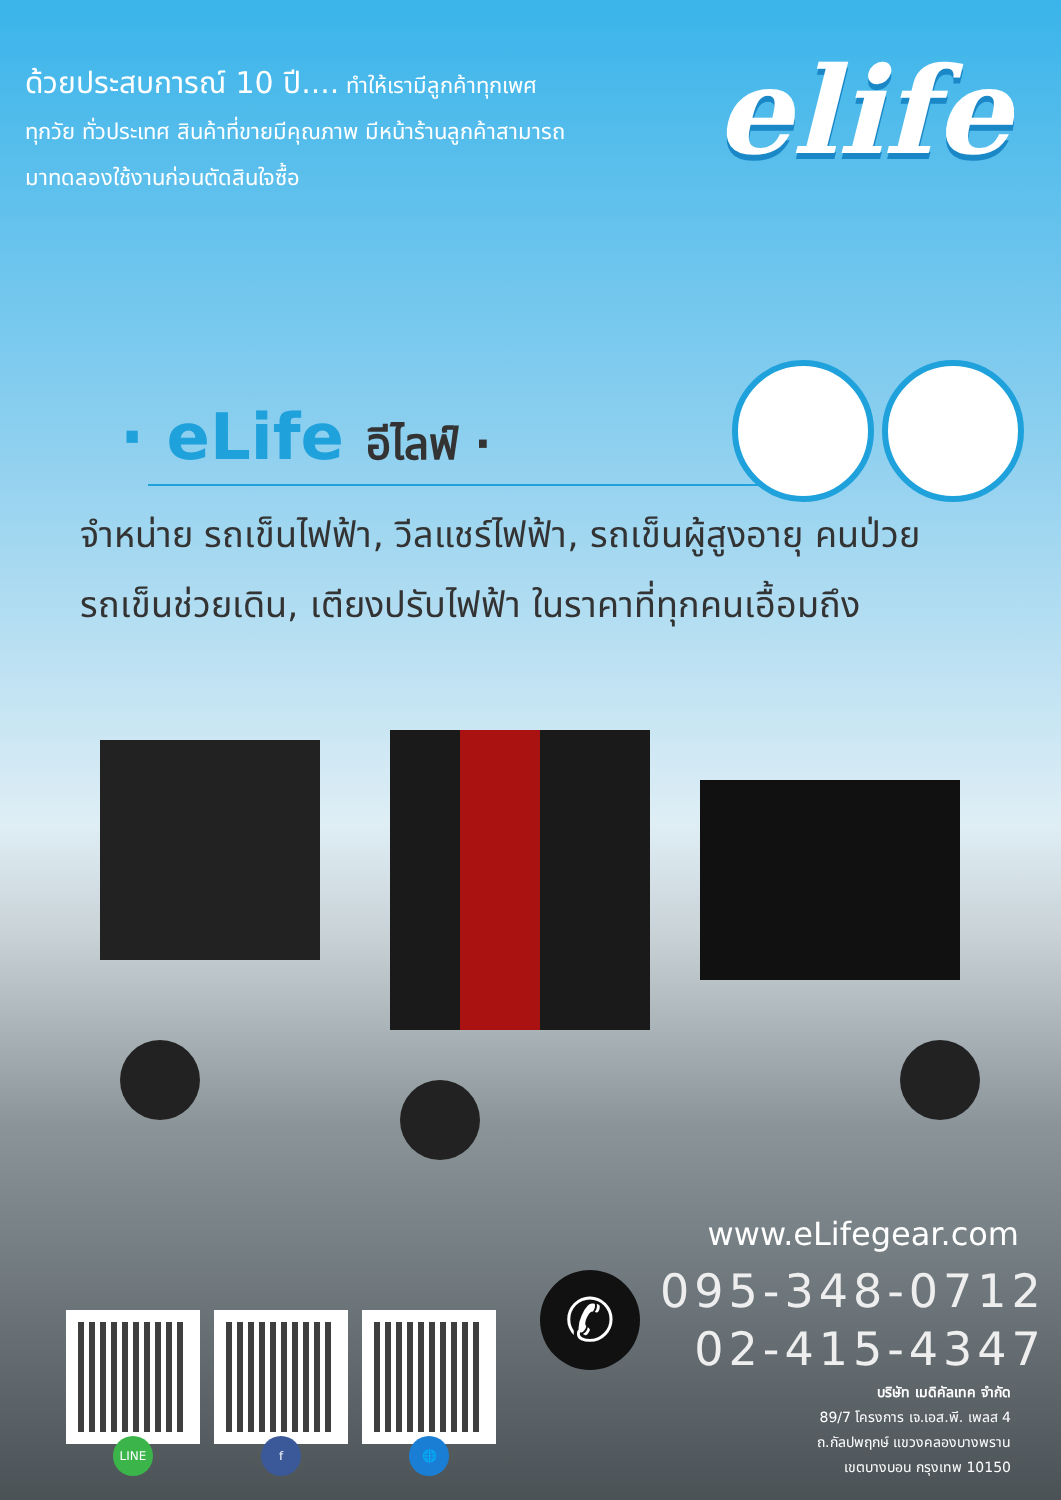ด้วยประสบการณ์ 10 ปี.... ทำให้เรามีลูกค้าทุกเพศ
ทุกวัย ทั่วประเทศ สินค้าที่ขายมีคุณภาพ มีหน้าร้านลูกค้าสามารถ
มาทดลองใช้งานก่อนตัดสินใจซื้อ
elife
· eLife อีไลฟ์ ·
จำหน่าย รถเข็นไฟฟ้า, วีลแชร์ไฟฟ้า, รถเข็นผู้สูงอายุ คนป่วย
รถเข็นช่วยเดิน, เตียงปรับไฟฟ้า ในราคาที่ทุกคนเอื้อมถึง
www.eLifegear.com
✆
095-348-0712
02-415-4347
บริษัท เมดิคัลเทค จำกัด
89/7 โครงการ เจ.เอส.พี. เพลส 4
ถ.กัลปพฤกษ์ แขวงคลองบางพราน
เขตบางบอน กรุงเทพ 10150
LINE
f
🌐